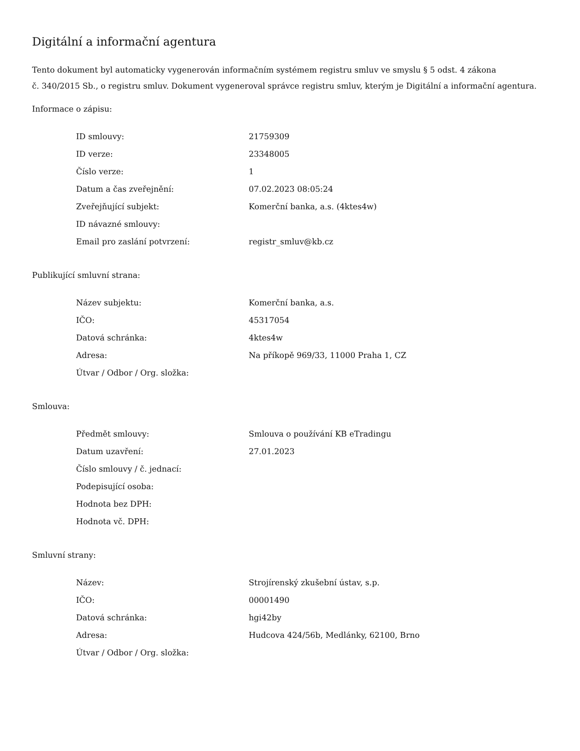Digitální a informační agentura
Tento dokument byl automaticky vygenerován informačním systémem registru smluv ve smyslu § 5 odst. 4 zákona
č. 340/2015 Sb., o registru smluv. Dokument vygeneroval správce registru smluv, kterým je Digitální a informační agentura.
Informace o zápisu:
| ID smlouvy: | 21759309 |
| ID verze: | 23348005 |
| Číslo verze: | 1 |
| Datum a čas zveřejnění: | 07.02.2023 08:05:24 |
| Zveřejňující subjekt: | Komerční banka, a.s. (4ktes4w) |
| ID návazné smlouvy: | |
| Email pro zaslání potvrzení: | registr_smluv@kb.cz |
Publikující smluvní strana:
| Název subjektu: | Komerční banka, a.s. |
| IČO: | 45317054 |
| Datová schránka: | 4ktes4w |
| Adresa: | Na příkopě 969/33, 11000 Praha 1, CZ |
| Útvar / Odbor / Org. složka: | |
Smlouva:
| Předmět smlouvy: | Smlouva o používání KB eTradingu |
| Datum uzavření: | 27.01.2023 |
| Číslo smlouvy / č. jednací: | |
| Podepisující osoba: | |
| Hodnota bez DPH: | |
| Hodnota vč. DPH: | |
Smluvní strany:
| Název: | Strojírenský zkušební ústav, s.p. |
| IČO: | 00001490 |
| Datová schránka: | hgi42by |
| Adresa: | Hudcova 424/56b, Medlánky, 62100, Brno |
| Útvar / Odbor / Org. složka: | |